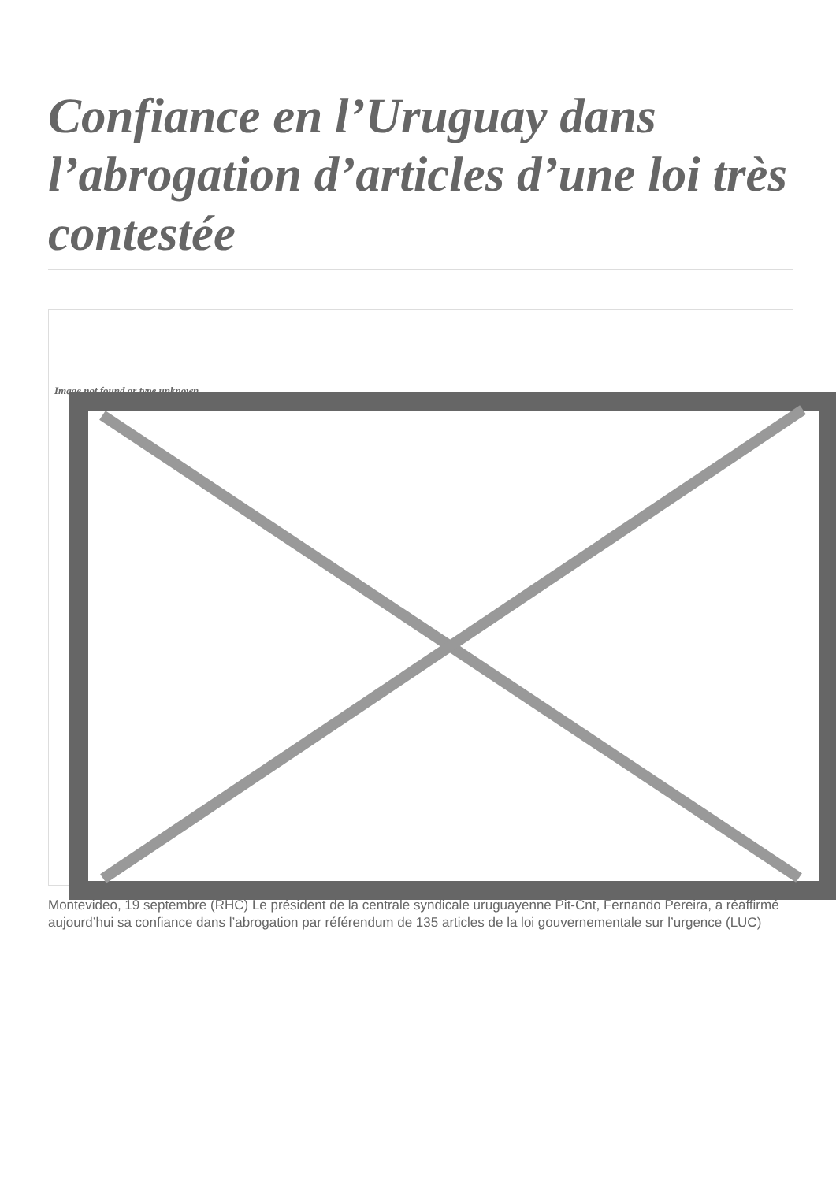Confiance en l’Uruguay dans l’abrogation d’articles d’une loi très contestée
Image not found or type unknown
Montevideo, 19 septembre (RHC) Le président de la centrale syndicale uruguayenne Pit-Cnt, Fernando Pereira, a réaffirmé aujourd’hui sa confiance dans l’abrogation par référendum de 135 articles de la loi gouvernementale sur l’urgence (LUC)